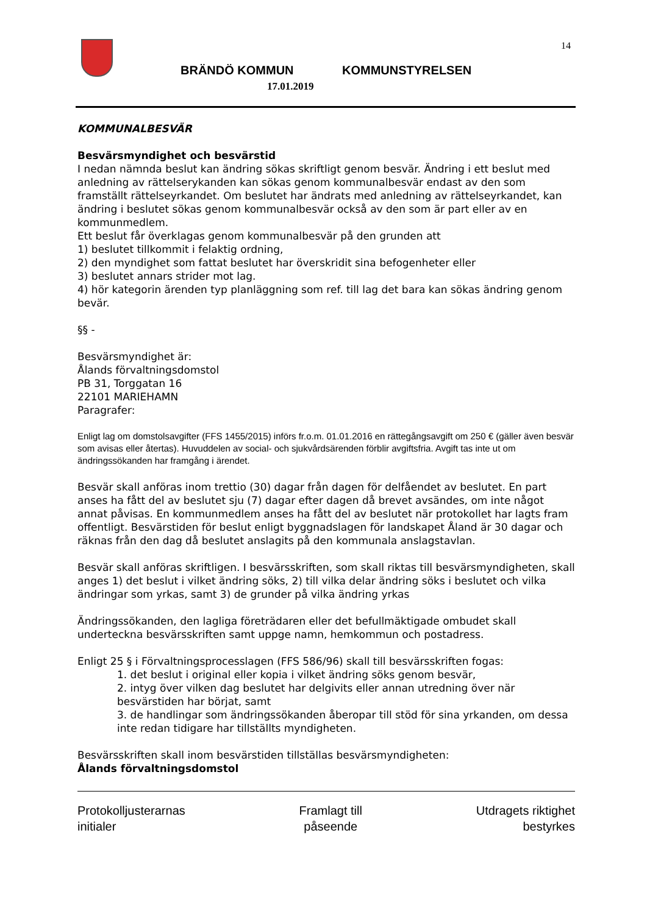14
BRÄNDÖ KOMMUN KOMMUNSTYRELSEN
17.01.2019
KOMMUNALBESVÄR
Besvärsmyndighet och besvärstid
I nedan nämnda beslut kan ändring sökas skriftligt genom besvär. Ändring i ett beslut med anledning av rättelserykanden kan sökas genom kommunalbesvär endast av den som framställt rättelseyrkandet. Om beslutet har ändrats med anledning av rättelseyrkandet, kan ändring i beslutet sökas genom kommunalbesvär också av den som är part eller av en kommunmedlem.
Ett beslut får överklagas genom kommunalbesvär på den grunden att
1) beslutet tillkommit i felaktig ordning,
2) den myndighet som fattat beslutet har överskridit sina befogenheter eller
3) beslutet annars strider mot lag.
4) hör kategorin ärenden typ planläggning som ref. till lag det bara kan sökas ändring genom bevär.
§§ -
Besvärsmyndighet är:
Ålands förvaltningsdomstol
PB 31, Torggatan 16
22101 MARIEHAMN
Paragrafer:
Enligt lag om domstolsavgifter (FFS 1455/2015) införs fr.o.m. 01.01.2016 en rättegångsavgift om 250 € (gäller även besvär som avisas eller återtas). Huvuddelen av social- och sjukvårdsärenden förblir avgiftsfria. Avgift tas inte ut om ändringssökanden har framgång i ärendet.
Besvär skall anföras inom trettio (30) dagar från dagen för delfåendet av beslutet. En part anses ha fått del av beslutet sju (7) dagar efter dagen då brevet avsändes, om inte något annat påvisas. En kommunmedlem anses ha fått del av beslutet när protokollet har lagts fram offentligt. Besvärstiden för beslut enligt byggnadslagen för landskapet Åland är 30 dagar och räknas från den dag då beslutet anslagits på den kommunala anslagstavlan.
Besvär skall anföras skriftligen. I besvärsskriften, som skall riktas till besvärsmyndigheten, skall anges 1) det beslut i vilket ändring söks, 2) till vilka delar ändring söks i beslutet och vilka ändringar som yrkas, samt 3) de grunder på vilka ändring yrkas
Ändringssökanden, den lagliga företrädaren eller det befullmäktigade ombudet skall underteckna besvärsskriften samt uppge namn, hemkommun och postadress.
Enligt 25 § i Förvaltningsprocesslagen (FFS 586/96) skall till besvärsskriften fogas:
1. det beslut i original eller kopia i vilket ändring söks genom besvär,
2. intyg över vilken dag beslutet har delgivits eller annan utredning över när besvärstiden har börjat, samt
3. de handlingar som ändringssökanden åberopar till stöd för sina yrkanden, om dessa inte redan tidigare har tillställts myndigheten.
Besvärsskriften skall inom besvärstiden tillställas besvärsmyndigheten:
Ålands förvaltningsdomstol
Protokolljusterarnas
initialer
Framlagt till
påseende
Utdragets riktighet
bestyrkes